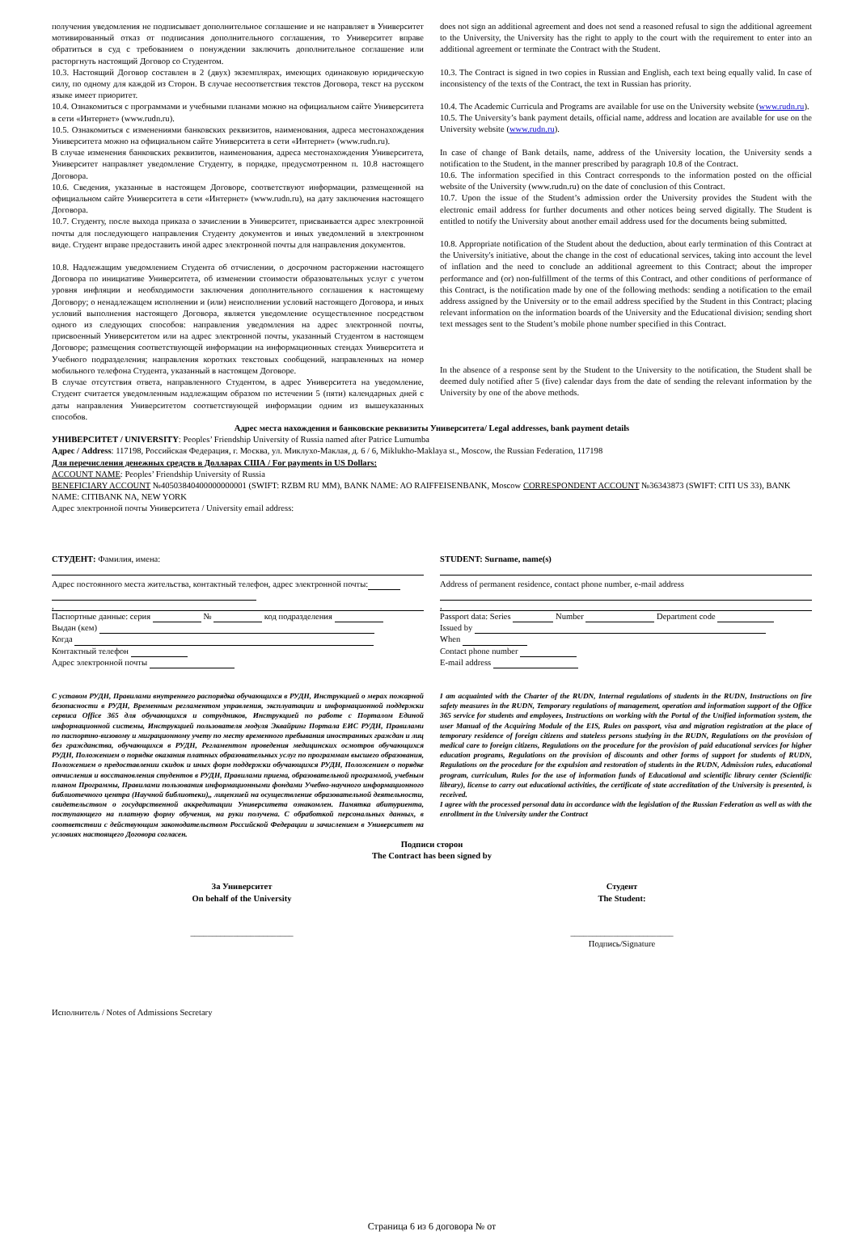получения уведомления не подписывает дополнительное соглашение и не направляет в Университет мотивированный отказ от подписания дополнительного соглашения, то Университет вправе обратиться в суд с требованием о понуждении заключить дополнительное соглашение или расторгнуть настоящий Договор со Студентом.
10.3. Настоящий Договор составлен в 2 (двух) экземплярах, имеющих одинаковую юридическую силу, по одному для каждой из Сторон. В случае несоответствия текстов Договора, текст на русском языке имеет приоритет.
10.4. Ознакомиться с программами и учебными планами можно на официальном сайте Университета в сети «Интернет» (www.rudn.ru).
10.5. Ознакомиться с изменениями банковских реквизитов, наименования, адреса местонахождения Университета можно на официальном сайте Университета в сети «Интернет» (www.rudn.ru).
В случае изменения банковских реквизитов, наименования, адреса местонахождения Университета, Университет направляет уведомление Студенту, в порядке, предусмотренном п. 10.8 настоящего Договора.
10.6. Сведения, указанные в настоящем Договоре, соответствуют информации, размещенной на официальном сайте Университета в сети «Интернет» (www.rudn.ru), на дату заключения настоящего Договора.
10.7. Студенту, после выхода приказа о зачислении в Университет, присваивается адрес электронной почты для последующего направления Студенту документов и иных уведомлений в электронном виде. Студент вправе предоставить иной адрес электронной почты для направления документов.
10.8. Надлежащим уведомлением Студента об отчислении, о досрочном расторжении настоящего Договора по инициативе Университета, об изменении стоимости образовательных услуг с учетом уровня инфляции и необходимости заключения дополнительного соглашения к настоящему Договору; о ненадлежащем исполнении и (или) неисполнении условий настоящего Договора, и иных условий выполнения настоящего Договора, является уведомление осуществленное посредством одного из следующих способов: направления уведомления на адрес электронной почты, присвоенный Университетом или на адрес электронной почты, указанный Студентом в настоящем Договоре; размещения соответствующей информации на информационных стендах Университета и Учебного подразделения; направления коротких текстовых сообщений, направленных на номер мобильного телефона Студента, указанный в настоящем Договоре.
В случае отсутствия ответа, направленного Студентом, в адрес Университета на уведомление, Студент считается уведомленным надлежащим образом по истечении 5 (пяти) календарных дней с даты направления Университетом соответствующей информации одним из вышеуказанных способов.
does not sign an additional agreement and does not send a reasoned refusal to sign the additional agreement to the University, the University has the right to apply to the court with the requirement to enter into an additional agreement or terminate the Contract with the Student.
10.3. The Contract is signed in two copies in Russian and English, each text being equally valid. In case of inconsistency of the texts of the Contract, the text in Russian has priority.
10.4. The Academic Curricula and Programs are available for use on the University website (www.rudn.ru).
10.5. The University’s bank payment details, official name, address and location are available for use on the University website (www.rudn.ru).
In case of change of Bank details, name, address of the University location, the University sends a notification to the Student, in the manner prescribed by paragraph 10.8 of the Contract.
10.6. The information specified in this Contract corresponds to the information posted on the official website of the University (www.rudn.ru) on the date of conclusion of this Contract.
10.7. Upon the issue of the Student’s admission order the University provides the Student with the electronic email address for further documents and other notices being served digitally. The Student is entitled to notify the University about another email address used for the documents being submitted.
10.8. Appropriate notification of the Student about the deduction, about early termination of this Contract at the University's initiative, about the change in the cost of educational services, taking into account the level of inflation and the need to conclude an additional agreement to this Contract; about the improper performance and (or) non-fulfillment of the terms of this Contract, and other conditions of performance of this Contract, is the notification made by one of the following methods: sending a notification to the email address assigned by the University or to the email address specified by the Student in this Contract; placing relevant information on the information boards of the University and the Educational division; sending short text messages sent to the Student’s mobile phone number specified in this Contract.
In the absence of a response sent by the Student to the University to the notification, the Student shall be deemed duly notified after 5 (five) calendar days from the date of sending the relevant information by the University by one of the above methods.
Адрес места нахождения и банковские реквизиты Университета/ Legal addresses, bank payment details
УНИВЕРСИТЕТ / UNIVERSITY: Peoples’ Friendship University of Russia named after Patrice Lumumba
Адрес / Address: 117198, Российская Федерация, г. Москва, ул. Миклухо-Маклая, д. 6 / 6, Miklukho-Maklaya st., Moscow, the Russian Federation, 117198
Для перечисления денежных средств в Долларах США / For payments in US Dollars:
ACCOUNT NAME: Peoples’ Friendship University of Russia
BENEFICIARY ACCOUNT №40503840400000000001 (SWIFT: RZBM RU MM), BANK NAME: AO RAIFFEISENBANK, Moscow CORRESPONDENT ACCOUNT №36343873 (SWIFT: CITI US 33), BANK NAME: CITIBANK NA, NEW YORK
Адрес электронной почты Университета / University email address:
СТУДЕНТ: Фамилия, имена:
Адрес постоянного места жительства, контактный телефон, адрес электронной почты:
,
Паспортные данные: серия № код подразделения
Выдан (кем)
Когда
Контактный телефон
Адрес электронной почты
STUDENT: Surname, name(s)
Address of permanent residence, contact phone number, e-mail address
,
Passport data: Series Number Department code
Issued by
When
Contact phone number
E-mail address
С уставом РУДН, Правилами внутреннего распорядка обучающихся в РУДН, Инструкцией о мерах пожарной безопасности в РУДН, Временным регламентом управления, эксплуатации и информационной поддержки сервиса Office 365 для обучающихся и сотрудников, Инструкцией по работе с Порталом Единой информационной системы, Инструкцией пользователя модуля Эквайринг Портала ЕИС РУДН, Правилами по паспортно-визовому и миграционному учету по месту временного пребывания иностранных граждан и лиц без гражданства, обучающихся в РУДН, Регламентом проведения медицинских осмотров обучающихся РУДН, Положением о порядке оказания платных образовательных услуг по программам высшего образования, Положением о предоставлении скидок и иных форм поддержки обучающихся РУДН, Положением о порядке отчисления и восстановления студентов в РУДН, Правилами приема, образовательной программой, учебным планом Программы, Правилами пользования информационными фондами Учебно-научного информационного библиотечного центра (Научной библиотеки),, лицензией на осуществление образовательной деятельности, свидетельством о государственной аккредитации Университета ознакомлен. Памятка абитуриента, поступающего на платную форму обучения, на руки получена. С обработкой персональных данных, в соответствии с действующим законодательством Российской Федерации и зачислением в Университет на условиях настоящего Договора согласен.
I am acquainted with the Charter of the RUDN, Internal regulations of students in the RUDN, Instructions on fire safety measures in the RUDN, Temporary regulations of management, operation and information support of the Office 365 service for students and employees, Instructions on working with the Portal of the Unified information system, the user Manual of the Acquiring Module of the EIS, Rules on passport, visa and migration registration at the place of temporary residence of foreign citizens and stateless persons studying in the RUDN, Regulations on the provision of medical care to foreign citizens, Regulations on the procedure for the provision of paid educational services for higher education programs, Regulations on the provision of discounts and other forms of support for students of RUDN, Regulations on the procedure for the expulsion and restoration of students in the RUDN, Admission rules, educational program, curriculum, Rules for the use of information funds of Educational and scientific library center (Scientific library), license to carry out educational activities, the certificate of state accreditation of the University is presented, is received.
I agree with the processed personal data in accordance with the legislation of the Russian Federation as well as with the enrollment in the University under the Contract
Подписи сторон
The Contract has been signed by
За Университет
On behalf of the University
________________________
Студент
The Student:
________________________
Подпись/Signature
Исполнитель / Notes of Admissions Secretary
Страница 6 из 6 договора № от